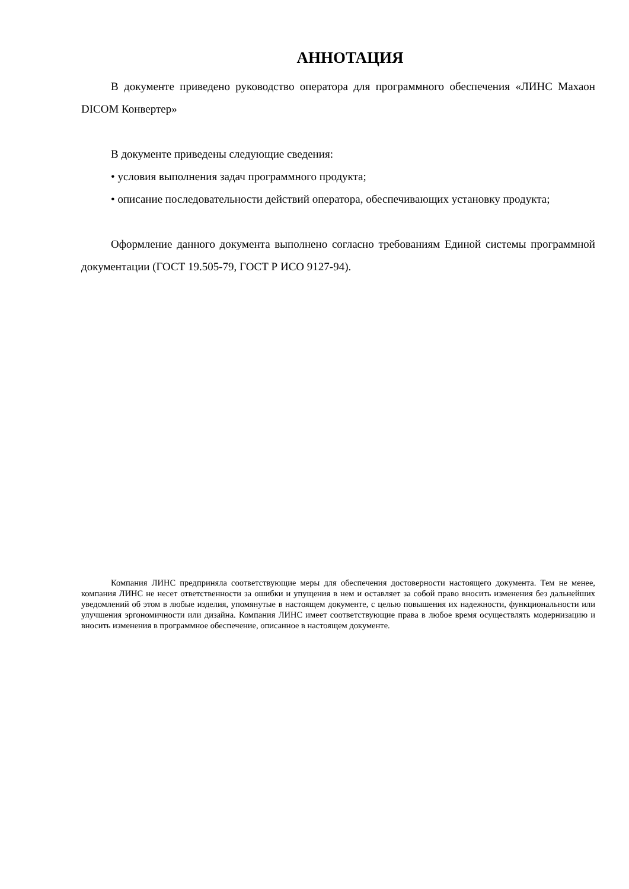АННОТАЦИЯ
В документе приведено руководство оператора для программного обеспечения «ЛИНС Махаон DICOM Конвертер»
В документе приведены следующие сведения:
• условия выполнения задач программного продукта;
• описание последовательности действий оператора, обеспечивающих установку продукта;
Оформление данного документа выполнено согласно требованиям Единой системы программной документации (ГОСТ 19.505-79, ГОСТ Р ИСО 9127-94).
Компания ЛИНС предприняла соответствующие меры для обеспечения достоверности настоящего документа. Тем не менее, компания ЛИНС не несет ответственности за ошибки и упущения в нем и оставляет за собой право вносить изменения без дальнейших уведомлений об этом в любые изделия, упомянутые в настоящем документе, с целью повышения их надежности, функциональности или улучшения эргономичности или дизайна. Компания ЛИНС имеет соответствующие права в любое время осуществлять модернизацию и вносить изменения в программное обеспечение, описанное в настоящем документе.